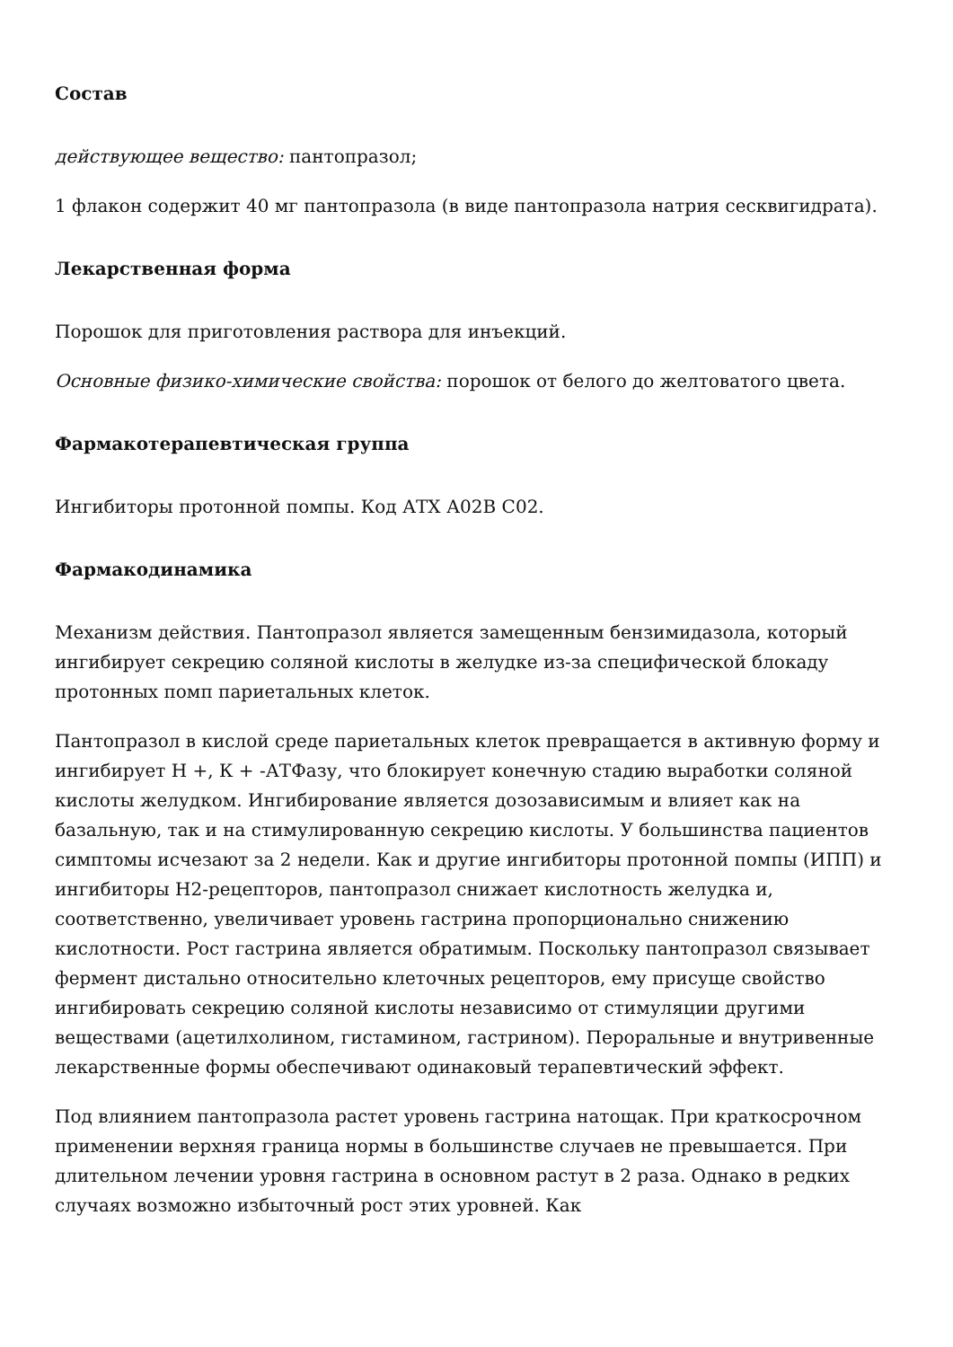Состав
действующее вещество: пантопразол;
1 флакон содержит 40 мг пантопразола (в виде пантопразола натрия сесквигидрата).
Лекарственная форма
Порошок для приготовления раствора для инъекций.
Основные физико-химические свойства: порошок от белого до желтоватого цвета.
Фармакотерапевтическая группа
Ингибиторы протонной помпы. Код АТХ А02В С02.
Фармакодинамика
Механизм действия. Пантопразол является замещенным бензимидазола, который ингибирует секрецию соляной кислоты в желудке из-за специфической блокаду протонных помп париетальных клеток.
Пантопразол в кислой среде париетальных клеток превращается в активную форму и ингибирует Н +, К + -АТФазу, что блокирует конечную стадию выработки соляной кислоты желудком. Ингибирование является дозозависимым и влияет как на базальную, так и на стимулированную секрецию кислоты. У большинства пациентов симптомы исчезают за 2 недели. Как и другие ингибиторы протонной помпы (ИПП) и ингибиторы Н2-рецепторов, пантопразол снижает кислотность желудка и, соответственно, увеличивает уровень гастрина пропорционально снижению кислотности. Рост гастрина является обратимым. Поскольку пантопразол связывает фермент дистально относительно клеточных рецепторов, ему присуще свойство ингибировать секрецию соляной кислоты независимо от стимуляции другими веществами (ацетилхолином, гистамином, гастрином). Пероральные и внутривенные лекарственные формы обеспечивают одинаковый терапевтический эффект.
Под влиянием пантопразола растет уровень гастрина натощак. При краткосрочном применении верхняя граница нормы в большинстве случаев не превышается. При длительном лечении уровня гастрина в основном растут в 2 раза. Однако в редких случаях возможно избыточный рост этих уровней. Как